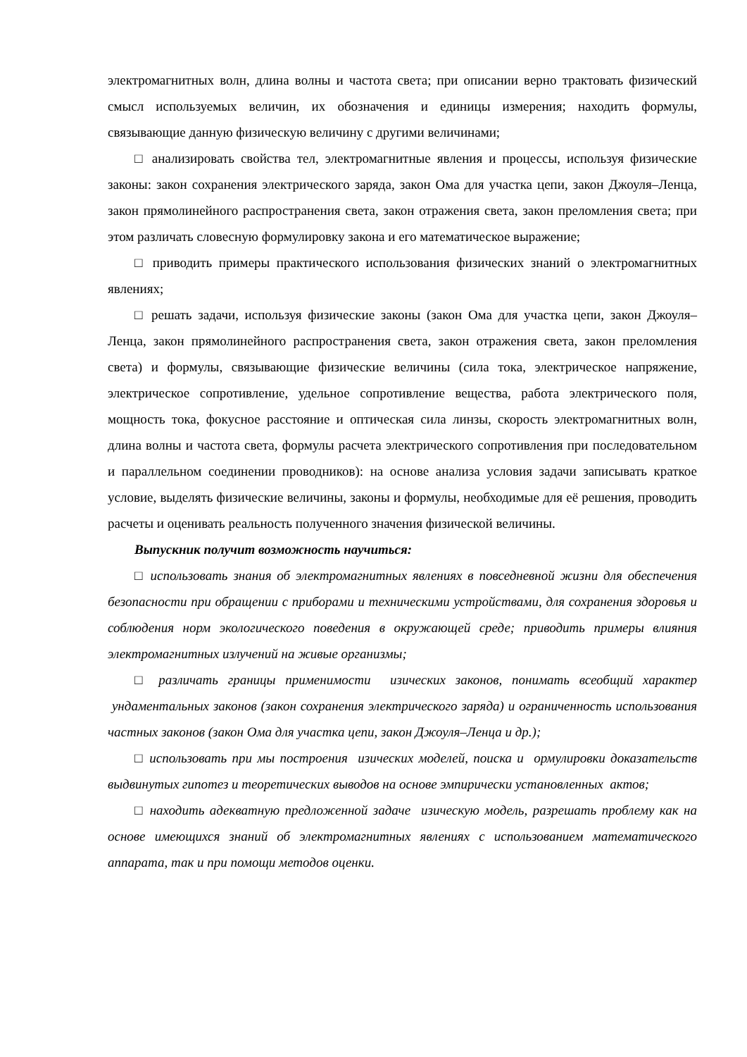электромагнитных волн, длина волны и частота света; при описании верно трактовать физический смысл используемых величин, их обозначения и единицы измерения; находить формулы, связывающие данную физическую величину с другими величинами;
□ анализировать свойства тел, электромагнитные явления и процессы, используя физические законы: закон сохранения электрического заряда, закон Ома для участка цепи, закон Джоуля–Ленца, закон прямолинейного распространения света, закон отражения света, закон преломления света; при этом различать словесную формулировку закона и его математическое выражение;
□ приводить примеры практического использования физических знаний о электромагнитных явлениях;
□ решать задачи, используя физические законы (закон Ома для участка цепи, закон Джоуля–Ленца, закон прямолинейного распространения света, закон отражения света, закон преломления света) и формулы, связывающие физические величины (сила тока, электрическое напряжение, электрическое сопротивление, удельное сопротивление вещества, работа электрического поля, мощность тока, фокусное расстояние и оптическая сила линзы, скорость электромагнитных волн, длина волны и частота света, формулы расчета электрического сопротивления при последовательном и параллельном соединении проводников): на основе анализа условия задачи записывать краткое условие, выделять физические величины, законы и формулы, необходимые для её решения, проводить расчеты и оценивать реальность полученного значения физической величины.
Выпускник получит возможность научиться:
□ использовать знания об электромагнитных явлениях в повседневной жизни для обеспечения безопасности при обращении с приборами и техническими устройствами, для сохранения здоровья и соблюдения норм экологического поведения в окружающей среде; приводить примеры влияния электромагнитных излучений на живые организмы;
□ различать границы применимости изических законов, понимать всеобщий характер ундаментальных законов (закон сохранения электрического заряда) и ограниченность использования частных законов (закон Ома для участка цепи, закон Джоуля–Ленца и др.);
□ использовать при мы построения изических моделей, поиска и ормулировки доказательств выдвинутых гипотез и теоретических выводов на основе эмпирически установленных актов;
□ находить адекватную предложенной задаче изическую модель, разрешать проблему как на основе имеющихся знаний об электромагнитных явлениях с использованием математического аппарата, так и при помощи методов оценки.